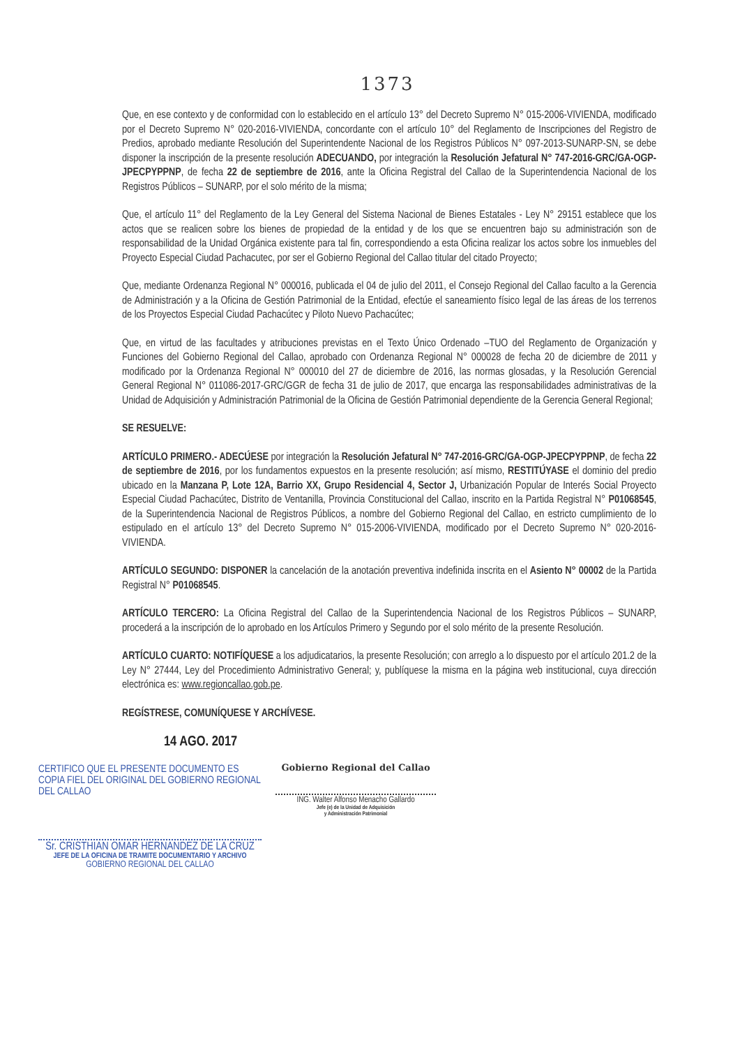1373
Que, en ese contexto y de conformidad con lo establecido en el artículo 13° del Decreto Supremo N° 015-2006-VIVIENDA, modificado por el Decreto Supremo N° 020-2016-VIVIENDA, concordante con el artículo 10° del Reglamento de Inscripciones del Registro de Predios, aprobado mediante Resolución del Superintendente Nacional de los Registros Públicos N° 097-2013-SUNARP-SN, se debe disponer la inscripción de la presente resolución ADECUANDO, por integración la Resolución Jefatural N° 747-2016-GRC/GA-OGP-JPECPYPPNP, de fecha 22 de septiembre de 2016, ante la Oficina Registral del Callao de la Superintendencia Nacional de los Registros Públicos – SUNARP, por el solo mérito de la misma;
Que, el artículo 11° del Reglamento de la Ley General del Sistema Nacional de Bienes Estatales - Ley N° 29151 establece que los actos que se realicen sobre los bienes de propiedad de la entidad y de los que se encuentren bajo su administración son de responsabilidad de la Unidad Orgánica existente para tal fin, correspondiendo a esta Oficina realizar los actos sobre los inmuebles del Proyecto Especial Ciudad Pachacutec, por ser el Gobierno Regional del Callao titular del citado Proyecto;
Que, mediante Ordenanza Regional N° 000016, publicada el 04 de julio del 2011, el Consejo Regional del Callao faculto a la Gerencia de Administración y a la Oficina de Gestión Patrimonial de la Entidad, efectúe el saneamiento físico legal de las áreas de los terrenos de los Proyectos Especial Ciudad Pachacútec y Piloto Nuevo Pachacútec;
Que, en virtud de las facultades y atribuciones previstas en el Texto Único Ordenado –TUO del Reglamento de Organización y Funciones del Gobierno Regional del Callao, aprobado con Ordenanza Regional N° 000028 de fecha 20 de diciembre de 2011 y modificado por la Ordenanza Regional N° 000010 del 27 de diciembre de 2016, las normas glosadas, y la Resolución Gerencial General Regional N° 011086-2017-GRC/GGR de fecha 31 de julio de 2017, que encarga las responsabilidades administrativas de la Unidad de Adquisición y Administración Patrimonial de la Oficina de Gestión Patrimonial dependiente de la Gerencia General Regional;
SE RESUELVE:
ARTÍCULO PRIMERO.- ADECÚESE por integración la Resolución Jefatural N° 747-2016-GRC/GA-OGP-JPECPYPPNP, de fecha 22 de septiembre de 2016, por los fundamentos expuestos en la presente resolución; así mismo, RESTITÚYASE el dominio del predio ubicado en la Manzana P, Lote 12A, Barrio XX, Grupo Residencial 4, Sector J, Urbanización Popular de Interés Social Proyecto Especial Ciudad Pachacútec, Distrito de Ventanilla, Provincia Constitucional del Callao, inscrito en la Partida Registral N° P01068545, de la Superintendencia Nacional de Registros Públicos, a nombre del Gobierno Regional del Callao, en estricto cumplimiento de lo estipulado en el artículo 13° del Decreto Supremo N° 015-2006-VIVIENDA, modificado por el Decreto Supremo N° 020-2016-VIVIENDA.
ARTÍCULO SEGUNDO: DISPONER la cancelación de la anotación preventiva indefinida inscrita en el Asiento N° 00002 de la Partida Registral N° P01068545.
ARTÍCULO TERCERO: La Oficina Registral del Callao de la Superintendencia Nacional de los Registros Públicos – SUNARP, procederá a la inscripción de lo aprobado en los Artículos Primero y Segundo por el solo mérito de la presente Resolución.
ARTÍCULO CUARTO: NOTIFÍQUESE a los adjudicatarios, la presente Resolución; con arreglo a lo dispuesto por el artículo 201.2 de la Ley N° 27444, Ley del Procedimiento Administrativo General; y, publíquese la misma en la página web institucional, cuya dirección electrónica es: www.regioncallao.gob.pe.
REGÍSTRESE, COMUNÍQUESE Y ARCHÍVESE.
14 AGO. 2017
CERTIFICO QUE EL PRESENTE DOCUMENTO ES COPIA FIEL DEL ORIGINAL DEL GOBIERNO REGIONAL DEL CALLAO
Sr. CRISTHIAN OMAR HERNANDEZ DE LA CRUZ
JEFE DE LA OFICINA DE TRAMITE DOCUMENTARIO Y ARCHIVO
GOBIERNO REGIONAL DEL CALLAO
Gobierno Regional del Callao
ING. Walter Alfonso Menacho Gallardo
Jefe (e) de la Unidad de Adquisición
y Administración Patrimonial